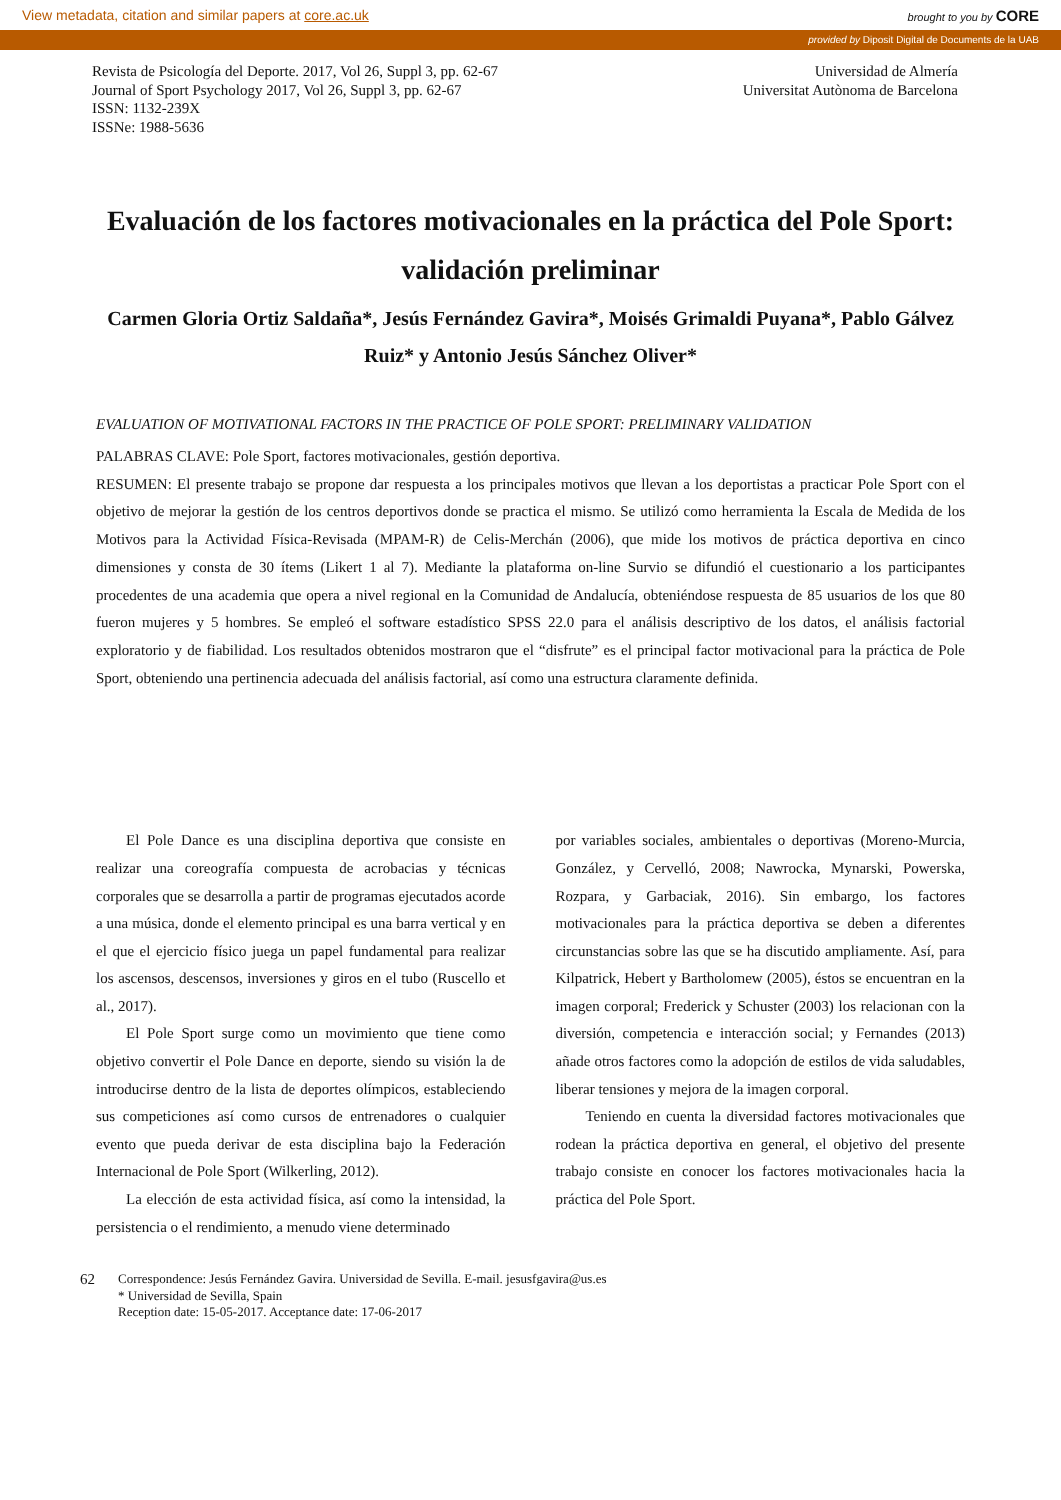View metadata, citation and similar papers at core.ac.uk brought to you by CORE
provided by Diposit Digital de Documents de la UAB
Revista de Psicología del Deporte. 2017, Vol 26, Suppl 3, pp. 62-67
Journal of Sport Psychology 2017, Vol 26, Suppl 3, pp. 62-67
ISSN: 1132-239X
ISSNe: 1988-5636
Universidad de Almería
Universitat Autònoma de Barcelona
Evaluación de los factores motivacionales en la práctica del Pole Sport: validación preliminar
Carmen Gloria Ortiz Saldaña*, Jesús Fernández Gavira*, Moisés Grimaldi Puyana*, Pablo Gálvez Ruiz* y Antonio Jesús Sánchez Oliver*
EVALUATION OF MOTIVATIONAL FACTORS IN THE PRACTICE OF POLE SPORT: PRELIMINARY VALIDATION
PALABRAS CLAVE: Pole Sport, factores motivacionales, gestión deportiva.
RESUMEN: El presente trabajo se propone dar respuesta a los principales motivos que llevan a los deportistas a practicar Pole Sport con el objetivo de mejorar la gestión de los centros deportivos donde se practica el mismo. Se utilizó como herramienta la Escala de Medida de los Motivos para la Actividad Física-Revisada (MPAM-R) de Celis-Merchán (2006), que mide los motivos de práctica deportiva en cinco dimensiones y consta de 30 ítems (Likert 1 al 7). Mediante la plataforma on-line Survio se difundió el cuestionario a los participantes procedentes de una academia que opera a nivel regional en la Comunidad de Andalucía, obteniéndose respuesta de 85 usuarios de los que 80 fueron mujeres y 5 hombres. Se empleó el software estadístico SPSS 22.0 para el análisis descriptivo de los datos, el análisis factorial exploratorio y de fiabilidad. Los resultados obtenidos mostraron que el “disfrute” es el principal factor motivacional para la práctica de Pole Sport, obteniendo una pertinencia adecuada del análisis factorial, así como una estructura claramente definida.
El Pole Dance es una disciplina deportiva que consiste en realizar una coreografía compuesta de acrobacias y técnicas corporales que se desarrolla a partir de programas ejecutados acorde a una música, donde el elemento principal es una barra vertical y en el que el ejercicio físico juega un papel fundamental para realizar los ascensos, descensos, inversiones y giros en el tubo (Ruscello et al., 2017).
El Pole Sport surge como un movimiento que tiene como objetivo convertir el Pole Dance en deporte, siendo su visión la de introducirse dentro de la lista de deportes olímpicos, estableciendo sus competiciones así como cursos de entrenadores o cualquier evento que pueda derivar de esta disciplina bajo la Federación Internacional de Pole Sport (Wilkerling, 2012).
La elección de esta actividad física, así como la intensidad, la persistencia o el rendimiento, a menudo viene determinado
por variables sociales, ambientales o deportivas (Moreno-Murcia, González, y Cervelló, 2008; Nawrocka, Mynarski, Powerska, Rozpara, y Garbaciak, 2016). Sin embargo, los factores motivacionales para la práctica deportiva se deben a diferentes circunstancias sobre las que se ha discutido ampliamente. Así, para Kilpatrick, Hebert y Bartholomew (2005), éstos se encuentran en la imagen corporal; Frederick y Schuster (2003) los relacionan con la diversión, competencia e interacción social; y Fernandes (2013) añade otros factores como la adopción de estilos de vida saludables, liberar tensiones y mejora de la imagen corporal.
Teniendo en cuenta la diversidad factores motivacionales que rodean la práctica deportiva en general, el objetivo del presente trabajo consiste en conocer los factores motivacionales hacia la práctica del Pole Sport.
62
Correspondence: Jesús Fernández Gavira. Universidad de Sevilla. E-mail. jesusfgavira@us.es
* Universidad de Sevilla, Spain
Reception date: 15-05-2017. Acceptance date: 17-06-2017